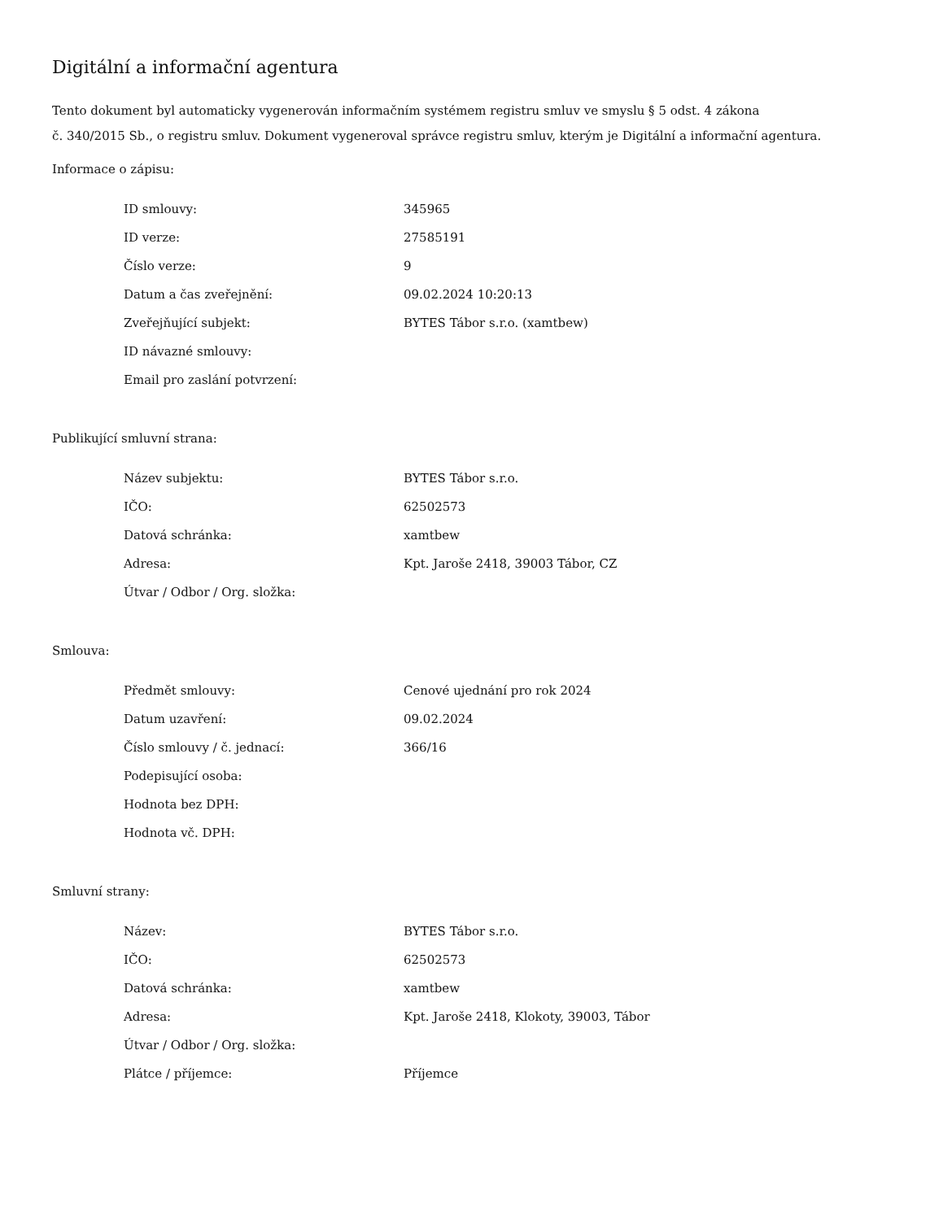Digitální a informační agentura
Tento dokument byl automaticky vygenerován informačním systémem registru smluv ve smyslu § 5 odst. 4 zákona
č. 340/2015 Sb., o registru smluv. Dokument vygeneroval správce registru smluv, kterým je Digitální a informační agentura.
Informace o zápisu:
| ID smlouvy: | 345965 |
| ID verze: | 27585191 |
| Číslo verze: | 9 |
| Datum a čas zveřejnění: | 09.02.2024 10:20:13 |
| Zveřejňující subjekt: | BYTES Tábor s.r.o. (xamtbew) |
| ID návazné smlouvy: | |
| Email pro zaslání potvrzení: | |
Publikující smluvní strana:
| Název subjektu: | BYTES Tábor s.r.o. |
| IČO: | 62502573 |
| Datová schránka: | xamtbew |
| Adresa: | Kpt. Jaroše 2418, 39003 Tábor, CZ |
| Útvar / Odbor / Org. složka: | |
Smlouva:
| Předmět smlouvy: | Cenové ujednání pro rok 2024 |
| Datum uzavření: | 09.02.2024 |
| Číslo smlouvy / č. jednací: | 366/16 |
| Podepisující osoba: | |
| Hodnota bez DPH: | |
| Hodnota vč. DPH: | |
Smluvní strany:
| Název: | BYTES Tábor s.r.o. |
| IČO: | 62502573 |
| Datová schránka: | xamtbew |
| Adresa: | Kpt. Jaroše 2418, Klokoty, 39003, Tábor |
| Útvar / Odbor / Org. složka: | |
| Plátce / příjemce: | Příjemce |